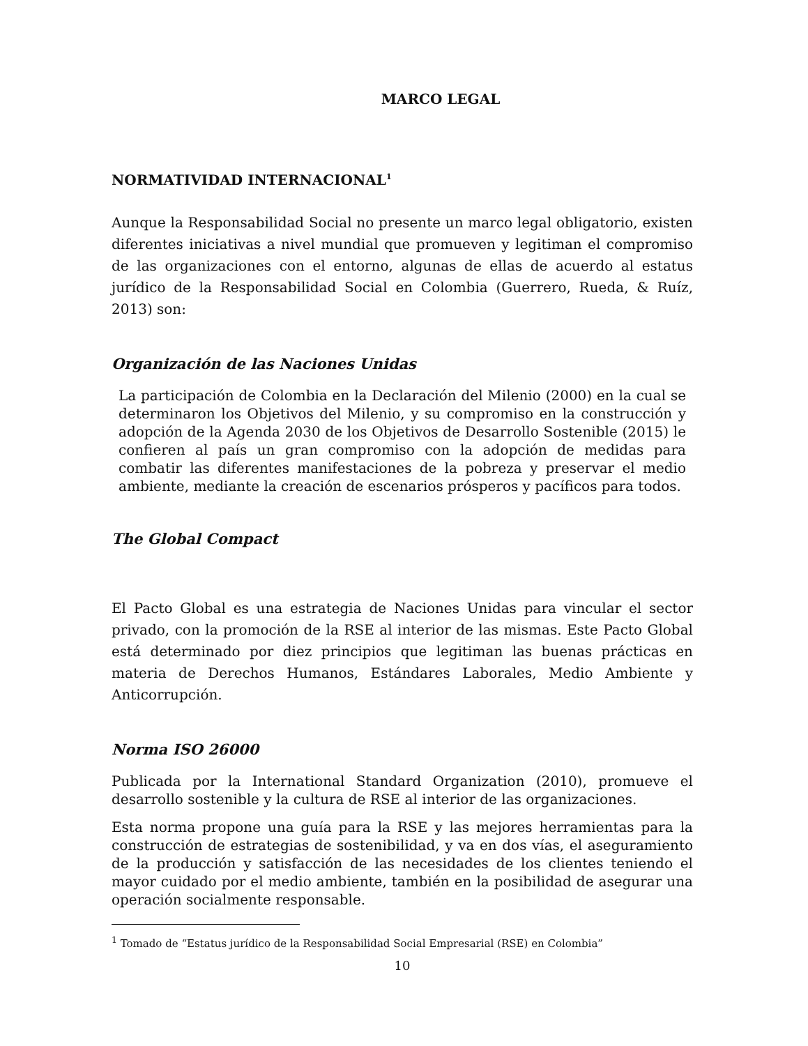MARCO LEGAL
NORMATIVIDAD INTERNACIONAL<sup>1</sup>
Aunque la Responsabilidad Social no presente un marco legal obligatorio, existen diferentes iniciativas a nivel mundial que promueven y legitiman el compromiso de las organizaciones con el entorno, algunas de ellas de acuerdo al estatus jurídico de la Responsabilidad Social en Colombia (Guerrero, Rueda, & Ruíz, 2013) son:
Organización de las Naciones Unidas
La participación de Colombia en la Declaración del Milenio (2000) en la cual se determinaron los Objetivos del Milenio, y su compromiso en la construcción y adopción de la Agenda 2030 de los Objetivos de Desarrollo Sostenible (2015) le confieren al país un gran compromiso con la adopción de medidas para combatir las diferentes manifestaciones de la pobreza y preservar el medio ambiente, mediante la creación de escenarios prósperos y pacíficos para todos.
The Global Compact
El Pacto Global es una estrategia de Naciones Unidas para vincular el sector privado, con la promoción de la RSE al interior de las mismas. Este Pacto Global está determinado por diez principios que legitiman las buenas prácticas en materia de Derechos Humanos, Estándares Laborales, Medio Ambiente y Anticorrupción.
Norma ISO 26000
Publicada por la International Standard Organization (2010), promueve el desarrollo sostenible y la cultura de RSE al interior de las organizaciones.
Esta norma propone una guía para la RSE y las mejores herramientas para la construcción de estrategias de sostenibilidad, y va en dos vías, el aseguramiento de la producción y satisfacción de las necesidades de los clientes teniendo el mayor cuidado por el medio ambiente, también en la posibilidad de asegurar una operación socialmente responsable.
<sup>1</sup> Tomado de “Estatus jurídico de la Responsabilidad Social Empresarial (RSE) en Colombia”
10